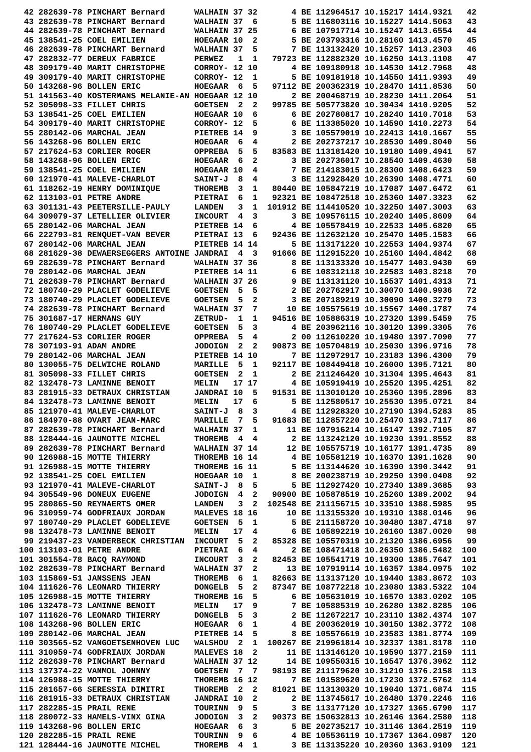42 282639-78 PINCHART Bernard      WALHAIN 37 32       4 BE 112964517 10.15217 1414.9321   42
 43 282639-78 PINCHART Bernard      WALHAIN 37  6       5 BE 116803116 10.15227 1414.5063   43
 44 282639-78 PINCHART Bernard      WALHAIN 37 25       6 BE 107917714 10.15247 1413.6554   44
 45 138541-25 COEL EMILIEN          HOEGAAR 10  2       5 BE 203793316 10.28160 1413.4570   45
 46 282639-78 PINCHART Bernard      WALHAIN 37  5       7 BE 113132420 10.15257 1413.2303   46
 47 282832-77 DEREUX FABRICE        PERWEZ   1  1   79723 BE 112882320 10.16250 1413.1108   47
 48 309179-40 MARIT CHRISTOPHE      CORROY- 12 10       4 BE 109180918 10.14530 1412.7968   48
 49 309179-40 MARIT CHRISTOPHE      CORROY- 12  1       5 BE 109181918 10.14550 1411.9393   49
 50 143268-96 BOLLEN ERIC           HOEGAAR  6  5   97112 BE 200362319 10.28470 1411.8536   50
 51 141563-40 KOSTERMANS MELANIE-AN HOEGAAR 12 10       2 BE 200468719 10.28230 1411.2064   51
 52 305098-33 FILLET CHRIS          GOETSEN  2  2   99785 BE 505773820 10.30434 1410.9205   52
 53 138541-25 COEL EMILIEN          HOEGAAR 10  6       6 BE 202780817 10.28240 1410.7018   53
 54 309179-40 MARIT CHRISTOPHE      CORROY- 12  5       6 BE 113385020 10.14590 1410.2273   54
 55 280142-06 MARCHAL JEAN          PIETREB 14  9       3 BE 105579019 10.22413 1410.1667   55
 56 143268-96 BOLLEN ERIC           HOEGAAR  6  4       2 BE 202737217 10.28530 1409.8040   56
 57 217624-53 CORLIER ROGER         OPPREBA  5  5   83583 BE 113181420 10.19180 1409.4941   57
 58 143268-96 BOLLEN ERIC           HOEGAAR  6  2       3 BE 202736017 10.28540 1409.4630   58
 59 138541-25 COEL EMILIEN          HOEGAAR 10  4       7 BE 214183015 10.28300 1408.6423   59
 60 121970-41 MALEVE-CHARLOT        SAINT-J  8  4       3 BE 112928420 10.26390 1408.4771   60
 61 118262-19 HENRY DOMINIQUE       THOREMB  3  1   80440 BE 105847219 10.17087 1407.6472   61
 62 113103-01 PETRE ANDRE           PIETRAI  6  1   92321 BE 108472518 10.25360 1407.3323   62
 63 301131-43 PEETERSILLE-PAULY     LANDEN   3  1  101912 BE 114410520 10.32250 1407.3003   63
 64 309079-37 LETELLIER OLIVIER     INCOURT  4  3       3 BE 109576115 10.20240 1405.8609   64
 65 280142-06 MARCHAL JEAN          PIETREB 14  6       4 BE 105578419 10.22533 1405.6820   65
 66 222793-81 RENQUET-VAN BEVER     PIETRAI 13  6   92436 BE 112632120 10.25470 1405.1583   66
 67 280142-06 MARCHAL JEAN          PIETREB 14 14       5 BE 113171220 10.22553 1404.9374   67
 68 281629-38 DEWAERSEGGERS ANTOINE JANDRAI  4  3   91666 BE 112915220 10.25160 1404.4842   68
 69 282639-78 PINCHART Bernard      WALHAIN 37 36       8 BE 113133320 10.15477 1403.9430   69
 70 280142-06 MARCHAL JEAN          PIETREB 14 11       6 BE 108312118 10.22583 1403.8218   70
 71 282639-78 PINCHART Bernard      WALHAIN 37 26       9 BE 113131120 10.15537 1401.4313   71
 72 180740-29 PLACLET GODELIEVE     GOETSEN  5  5       2 BE 202762917 10.30070 1400.9936   72
 73 180740-29 PLACLET GODELIEVE     GOETSEN  5  2       3 BE 207189219 10.30090 1400.3279   73
 74 282639-78 PINCHART Bernard      WALHAIN 37  7      10 BE 105575619 10.15567 1400.1787   74
 75 301687-17 HERMANS GUY           ZETRUD-  1  1   94516 BE 105886319 10.27320 1399.5459   75
 76 180740-29 PLACLET GODELIEVE     GOETSEN  5  3       4 BE 203962116 10.30120 1399.3305   76
 77 217624-53 CORLIER ROGER         OPPREBA  5  4       2 00 112610220 10.19480 1397.7090   77
 78 307193-91 ADAM ANDRE            JODOIGN  2  2   90873 BE 105704819 10.25030 1396.9716   78
 79 280142-06 MARCHAL JEAN          PIETREB 14 10       7 BE 112972917 10.23183 1396.4300   79
 80 130055-75 DELWICHE ROLAND       MARILLE  5  1   92117 BE 108449418 10.26000 1395.7121   80
 81 305098-33 FILLET CHRIS          GOETSEN  2  1       2 BE 211246420 10.31304 1395.4643   81
 82 132478-73 LAMINNE BENOIT        MELIN   17 17       4 BE 105919419 10.25520 1395.4251   82
 83 281915-33 DETRAUX CHRISTIAN     JANDRAI 10  5   91531 BE 113010120 10.25360 1395.2896   83
 84 132478-73 LAMINNE BENOIT        MELIN   17  6       5 BE 112580517 10.25530 1395.0721   84
 85 121970-41 MALEVE-CHARLOT        SAINT-J  8  3       4 BE 112928320 10.27190 1394.5283   85
 86 184970-88 OVART JEAN-MARC       MARILLE  7  5   91683 BE 112857220 10.25470 1393.7117   86
 87 282639-78 PINCHART Bernard      WALHAIN 37  1      11 BE 107916214 10.16147 1392.7105   87
 88 128444-16 JAUMOTTE MICHEL       THOREMB  4  4       2 BE 113242120 10.19230 1391.8552   88
 89 282639-78 PINCHART Bernard      WALHAIN 37 14      12 BE 105575719 10.16177 1391.4735   89
 90 126988-15 MOTTE THIERRY         THOREMB 16 14       4 BE 105581219 10.16370 1391.1628   90
 91 126988-15 MOTTE THIERRY         THOREMB 16 11       5 BE 113144620 10.16390 1390.3442   91
 92 138541-25 COEL EMILIEN          HOEGAAR 10  1       8 BE 200238719 10.29250 1390.0408   92
 93 121970-41 MALEVE-CHARLOT        SAINT-J  8  5       5 BE 112927420 10.27340 1389.3685   93
 94 305549-96 DONEUX EUGENE         JODOIGN  4  2   90900 BE 105878519 10.25260 1389.2002   94
 95 280865-50 REYNAERTS OMER        LANDEN   3  2  102548 BE 211156715 10.33510 1388.5985   95
 96 310959-74 GODFRIAUX JORDAN      MALEVES 18 16      10 BE 113155320 10.19310 1388.0146   96
 97 180740-29 PLACLET GODELIEVE     GOETSEN  5  1       5 BE 211158720 10.30480 1387.4718   97
 98 132478-73 LAMINNE BENOIT        MELIN   17  4       6 BE 105892219 10.26160 1387.0020   98
 99 219437-23 VANDERBECK CHRISTIAN  INCOURT  5  2   85328 BE 105570319 10.21320 1386.6956   99
100 113103-01 PETRE ANDRE           PIETRAI  6  4       2 BE 108471418 10.26350 1386.5482  100
101 301554-78 BACQ RAYMOND          INCOURT  3  2   82453 BE 105541719 10.19300 1385.7647  101
102 282639-78 PINCHART Bernard      WALHAIN 37  2      13 BE 107919114 10.16357 1384.0975  102
103 115869-51 JANSSENS JEAN         THOREMB  6  1   82663 BE 113137120 10.19440 1383.8672  103
104 111626-76 LEONARD THIERRY       DONGELB  5  2   87347 BE 108772218 10.23080 1383.5322  104
105 126988-15 MOTTE THIERRY         THOREMB 16  5       6 BE 105631019 10.16570 1383.0202  105
106 132478-73 LAMINNE BENOIT        MELIN   17  9       7 BE 105885319 10.26280 1382.8285  106
107 111626-76 LEONARD THIERRY       DONGELB  5  3       2 BE 112672217 10.23110 1382.4374  107
108 143268-96 BOLLEN ERIC           HOEGAAR  6  1       4 BE 200362019 10.30150 1382.3772  108
109 280142-06 MARCHAL JEAN          PIETREB 14  5       8 BE 105576619 10.23583 1381.8774  109
110 303565-52 VANGOETSENHOVEN LUC   WALSHOU  2  1  100267 BE 219961814 10.32337 1381.8178  110
111 310959-74 GODFRIAUX JORDAN      MALEVES 18  2      11 BE 113146120 10.19590 1377.2159  111
112 282639-78 PINCHART Bernard      WALHAIN 37 12      14 BE 109550315 10.16547 1376.3962  112
113 137374-22 VANMOL JOHNNY         GOETSEN  7  7   98193 BE 211179620 10.31210 1376.2158  113
114 126988-15 MOTTE THIERRY         THOREMB 16 12       7 BE 101589620 10.17230 1372.5762  114
115 281657-66 SERESSIA DIMITRI      THOREMB  2  2   81021 BE 113130320 10.19040 1371.6874  115
116 281915-33 DETRAUX CHRISTIAN     JANDRAI 10  2       2 BE 113745617 10.26480 1370.2246  116
117 282285-15 PRAIL RENE            TOURINN  9  5       3 BE 113177120 10.17327 1365.6790  117
118 280072-33 HAMELS-VINX GINA      JODOIGN  3  2   90373 BE 150632813 10.26146 1364.2580  118
119 143268-96 BOLLEN ERIC           HOEGAAR  6  3       5 BE 202735217 10.31146 1364.2519  119
120 282285-15 PRAIL RENE            TOURINN  9  6       4 BE 105536119 10.17367 1364.0987  120
121 128444-16 JAUMOTTE MICHEL       THOREMB  4  1       3 BE 113135220 10.20360 1363.9109  121